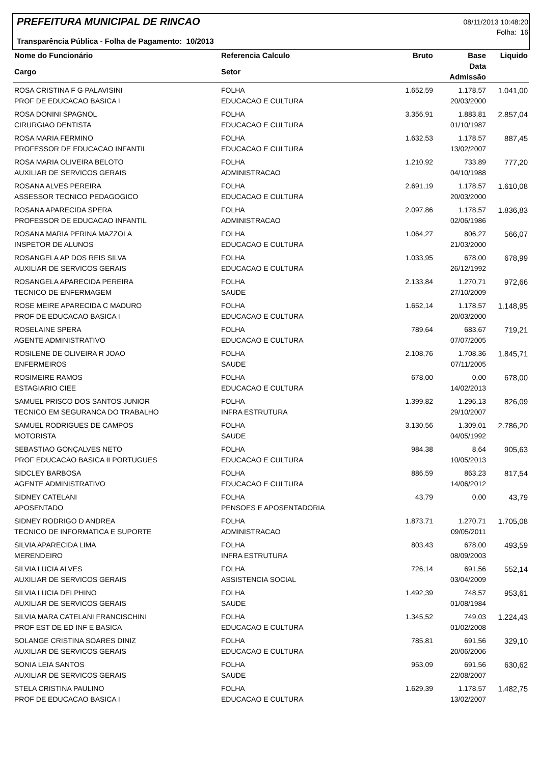PREFEITURA MUNICIPAL DE RINCAO
Transparência Pública - Folha de Pagamento: 10/2013
08/11/2013 10:48:20
Folha: 16
| Nome do Funcionário | Referencia Calculo | Bruto | Base | Liquido |
| --- | --- | --- | --- | --- |
| Cargo | Setor | | Data Admissão | |
| ROSA CRISTINA F G PALAVISINI | FOLHA | 1.652,59 | 1.178,57 | 1.041,00 |
| PROF DE EDUCACAO BASICA I | EDUCACAO E CULTURA | | 20/03/2000 | |
| ROSA DONINI SPAGNOL | FOLHA | 3.356,91 | 1.883,81 | 2.857,04 |
| CIRURGIAO DENTISTA | EDUCACAO E CULTURA | | 01/10/1987 | |
| ROSA MARIA FERMINO | FOLHA | 1.632,53 | 1.178,57 | 887,45 |
| PROFESSOR DE EDUCACAO INFANTIL | EDUCACAO E CULTURA | | 13/02/2007 | |
| ROSA MARIA OLIVEIRA BELOTO | FOLHA | 1.210,92 | 733,89 | 777,20 |
| AUXILIAR DE SERVICOS GERAIS | ADMINISTRACAO | | 04/10/1988 | |
| ROSANA ALVES PEREIRA | FOLHA | 2.691,19 | 1.178,57 | 1.610,08 |
| ASSESSOR TECNICO PEDAGOGICO | EDUCACAO E CULTURA | | 20/03/2000 | |
| ROSANA APARECIDA SPERA | FOLHA | 2.097,86 | 1.178,57 | 1.836,83 |
| PROFESSOR DE EDUCACAO INFANTIL | ADMINISTRACAO | | 02/06/1986 | |
| ROSANA MARIA PERINA MAZZOLA | FOLHA | 1.064,27 | 806,27 | 566,07 |
| INSPETOR DE ALUNOS | EDUCACAO E CULTURA | | 21/03/2000 | |
| ROSANGELA AP DOS REIS SILVA | FOLHA | 1.033,95 | 678,00 | 678,99 |
| AUXILIAR DE SERVICOS GERAIS | EDUCACAO E CULTURA | | 26/12/1992 | |
| ROSANGELA APARECIDA PEREIRA | FOLHA | 2.133,84 | 1.270,71 | 972,66 |
| TECNICO DE ENFERMAGEM | SAUDE | | 27/10/2009 | |
| ROSE MEIRE APARECIDA C MADURO | FOLHA | 1.652,14 | 1.178,57 | 1.148,95 |
| PROF DE EDUCACAO BASICA I | EDUCACAO E CULTURA | | 20/03/2000 | |
| ROSELAINE SPERA | FOLHA | 789,64 | 683,67 | 719,21 |
| AGENTE ADMINISTRATIVO | EDUCACAO E CULTURA | | 07/07/2005 | |
| ROSILENE DE OLIVEIRA R JOAO | FOLHA | 2.108,76 | 1.708,36 | 1.845,71 |
| ENFERMEIROS | SAUDE | | 07/11/2005 | |
| ROSIMEIRE RAMOS | FOLHA | 678,00 | 0,00 | 678,00 |
| ESTAGIARIO CIEE | EDUCACAO E CULTURA | | 14/02/2013 | |
| SAMUEL PRISCO DOS SANTOS JUNIOR | FOLHA | 1.399,82 | 1.296,13 | 826,09 |
| TECNICO EM SEGURANCA DO TRABALHO | INFRA ESTRUTURA | | 29/10/2007 | |
| SAMUEL RODRIGUES DE CAMPOS | FOLHA | 3.130,56 | 1.309,01 | 2.786,20 |
| MOTORISTA | SAUDE | | 04/05/1992 | |
| SEBASTIAO GONÇALVES NETO | FOLHA | 984,38 | 8,64 | 905,63 |
| PROF EDUCACAO BASICA II PORTUGUES | EDUCACAO E CULTURA | | 10/05/2013 | |
| SIDCLEY BARBOSA | FOLHA | 886,59 | 863,23 | 817,54 |
| AGENTE ADMINISTRATIVO | EDUCACAO E CULTURA | | 14/06/2012 | |
| SIDNEY CATELANI | FOLHA | 43,79 | 0,00 | 43,79 |
| APOSENTADO | PENSOES E APOSENTADORIA | | | |
| SIDNEY RODRIGO D ANDREA | FOLHA | 1.873,71 | 1.270,71 | 1.705,08 |
| TECNICO DE INFORMATICA E SUPORTE | ADMINISTRACAO | | 09/05/2011 | |
| SILVIA APARECIDA LIMA | FOLHA | 803,43 | 678,00 | 493,59 |
| MERENDEIRO | INFRA ESTRUTURA | | 08/09/2003 | |
| SILVIA LUCIA ALVES | FOLHA | 726,14 | 691,56 | 552,14 |
| AUXILIAR DE SERVICOS GERAIS | ASSISTENCIA SOCIAL | | 03/04/2009 | |
| SILVIA LUCIA DELPHINO | FOLHA | 1.492,39 | 748,57 | 953,61 |
| AUXILIAR DE SERVICOS GERAIS | SAUDE | | 01/08/1984 | |
| SILVIA MARA CATELANI FRANCISCHINI | FOLHA | 1.345,52 | 749,03 | 1.224,43 |
| PROF EST DE ED INF E BASICA | EDUCACAO E CULTURA | | 01/02/2008 | |
| SOLANGE CRISTINA SOARES DINIZ | FOLHA | 785,81 | 691,56 | 329,10 |
| AUXILIAR DE SERVICOS GERAIS | EDUCACAO E CULTURA | | 20/06/2006 | |
| SONIA LEIA SANTOS | FOLHA | 953,09 | 691,56 | 630,62 |
| AUXILIAR DE SERVICOS GERAIS | SAUDE | | 22/08/2007 | |
| STELA CRISTINA PAULINO | FOLHA | 1.629,39 | 1.178,57 | 1.482,75 |
| PROF DE EDUCACAO BASICA I | EDUCACAO E CULTURA | | 13/02/2007 | |